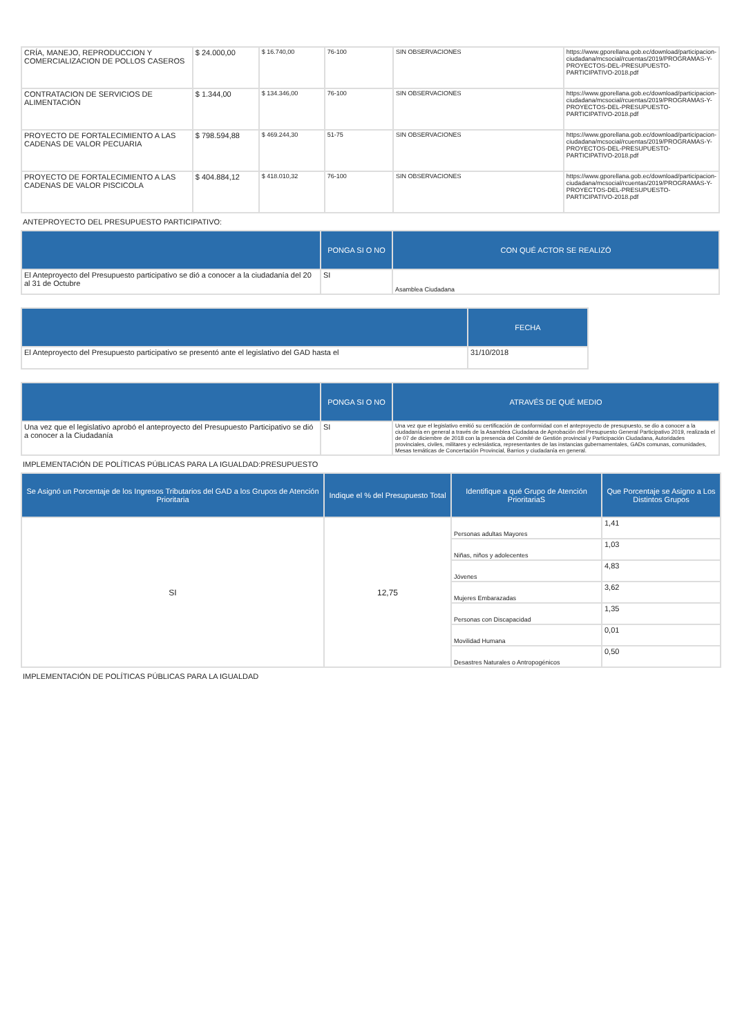| CRÍA, MANEJO, REPRODUCCION Y COMERCIALIZACION DE POLLOS CASEROS | $ 24.000,00 | $ 16.740,00 | 76-100 | SIN OBSERVACIONES | https://www.gporellana.gob.ec/download/participacion-ciudadana/mcsocial/rcuentas/2019/PROGRAMAS-Y-PROYECTOS-DEL-PRESUPUESTO-PARTICIPATIVO-2018.pdf |
| CONTRATACION DE SERVICIOS DE ALIMENTACIÓN | $ 1.344,00 | $ 134.346,00 | 76-100 | SIN OBSERVACIONES | https://www.gporellana.gob.ec/download/participacion-ciudadana/mcsocial/rcuentas/2019/PROGRAMAS-Y-PROYECTOS-DEL-PRESUPUESTO-PARTICIPATIVO-2018.pdf |
| PROYECTO DE FORTALECIMIENTO A LAS CADENAS DE VALOR PECUARIA | $ 798.594,88 | $ 469.244,30 | 51-75 | SIN OBSERVACIONES | https://www.gporellana.gob.ec/download/participacion-ciudadana/mcsocial/rcuentas/2019/PROGRAMAS-Y-PROYECTOS-DEL-PRESUPUESTO-PARTICIPATIVO-2018.pdf |
| PROYECTO DE FORTALECIMIENTO A LAS CADENAS DE VALOR PISCICOLA | $ 404.884,12 | $ 418.010,32 | 76-100 | SIN OBSERVACIONES | https://www.gporellana.gob.ec/download/participacion-ciudadana/mcsocial/rcuentas/2019/PROGRAMAS-Y-PROYECTOS-DEL-PRESUPUESTO-PARTICIPATIVO-2018.pdf |
ANTEPROYECTO DEL PRESUPUESTO PARTICIPATIVO:
| | PONGA SI O NO | CON QUÉ ACTOR SE REALIZÓ |
| --- | --- | --- |
| El Anteproyecto del Presupuesto participativo se dió a conocer a la ciudadanía del 20 al 31 de Octubre | SI | Asamblea Ciudadana |
| | FECHA |
| --- | --- |
| El Anteproyecto del Presupuesto participativo se presentó ante el legislativo del GAD hasta el | 31/10/2018 |
| | PONGA SI O NO | ATRAVÉS DE QUÉ MEDIO |
| --- | --- | --- |
| Una vez que el legislativo aprobó el anteproyecto del Presupuesto Participativo se dió a conocer a la Ciudadanía | SI | Una vez que el legislativo emitió su certificación de conformidad con el anteproyecto de presupuesto, se dio a conocer a la ciudadanía en general a través de la Asamblea Ciudadana de Aprobación del Presupuesto General Participativo 2019, realizada el de 07 de diciembre de 2018 con la presencia del Comité de Gestión provincial y Participación Ciudadana, Autoridades provinciales, civiles, militares y eclesiástica, representantes de las instancias gubernamentales, GADs comunas, comunidades, Mesas temáticas de Concertación Provincial, Barrios y ciudadanía en general. |
IMPLEMENTACIÓN DE POLÍTICAS PÚBLICAS PARA LA IGUALDAD:PRESUPUESTO
| Se Asignó un Porcentaje de los Ingresos Tributarios del GAD a los Grupos de Atención Prioritaria | Indique el % del Presupuesto Total | Identifique a qué Grupo de Atención PrioritariaS | Que Porcentaje se Asigno a Los Distintos Grupos |
| --- | --- | --- | --- |
| SI | 12,75 | Personas adultas Mayores | 1,41 |
| | | Niñas, niños y adolecentes | 1,03 |
| | | Jóvenes | 4,83 |
| | | Mujeres Embarazadas | 3,62 |
| | | Personas con Discapacidad | 1,35 |
| | | Movilidad Humana | 0,01 |
| | | Desastres Naturales o Antropogénicos | 0,50 |
IMPLEMENTACIÓN DE POLÍTICAS PÚBLICAS PARA LA IGUALDAD